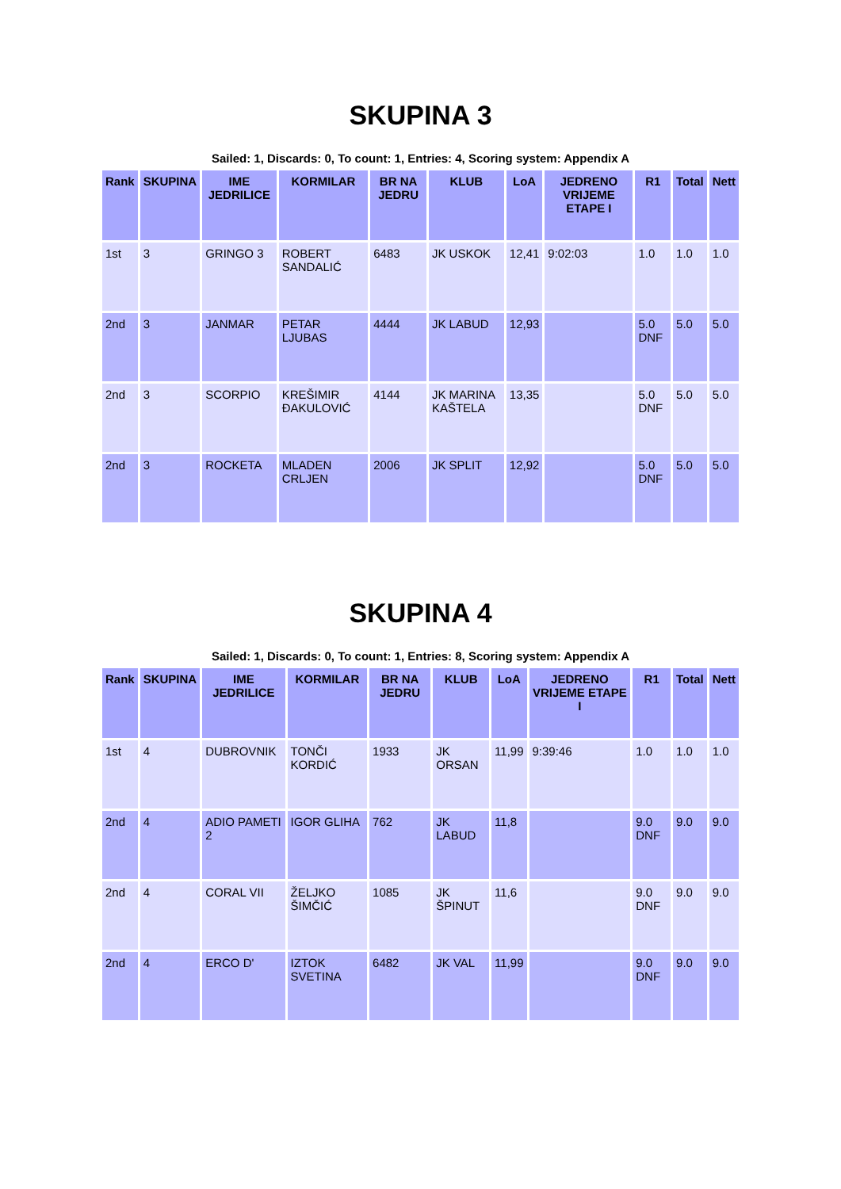SKUPINA 3
Sailed: 1, Discards: 0, To count: 1, Entries: 4, Scoring system: Appendix A
| Rank | SKUPINA | IME JEDRILICE | KORMILAR | BR NA JEDRU | KLUB | LoA | JEDRENO VRIJEME ETAPE I | R1 | Total | Nett |
| --- | --- | --- | --- | --- | --- | --- | --- | --- | --- | --- |
| 1st | 3 | GRINGO 3 | ROBERT SANDALIĆ | 6483 | JK USKOK | 12,41 | 9:02:03 | 1.0 | 1.0 | 1.0 |
| 2nd | 3 | JANMAR | PETAR LJUBAS | 4444 | JK LABUD | 12,93 | | 5.0 DNF | 5.0 | 5.0 |
| 2nd | 3 | SCORPIO | KREŠIMIR ĐAKULOVIĆ | 4144 | JK MARINA KAŠTELA | 13,35 | | 5.0 DNF | 5.0 | 5.0 |
| 2nd | 3 | ROCKETA | MLADEN CRLJEN | 2006 | JK SPLIT | 12,92 | | 5.0 DNF | 5.0 | 5.0 |
SKUPINA 4
Sailed: 1, Discards: 0, To count: 1, Entries: 8, Scoring system: Appendix A
| Rank | SKUPINA | IME JEDRILICE | KORMILAR | BR NA JEDRU | KLUB | LoA | JEDRENO VRIJEME ETAPE I | R1 | Total | Nett |
| --- | --- | --- | --- | --- | --- | --- | --- | --- | --- | --- |
| 1st | 4 | DUBROVNIK | TONČI KORDIĆ | 1933 | JK ORSAN | 11,99 | 9:39:46 | 1.0 | 1.0 | 1.0 |
| 2nd | 4 | ADIO PAMETI 2 | IGOR GLIHA | 762 | JK LABUD | 11,8 | | 9.0 DNF | 9.0 | 9.0 |
| 2nd | 4 | CORAL VII | ŽELJKO ŠIMČIĆ | 1085 | JK ŠPINUT | 11,6 | | 9.0 DNF | 9.0 | 9.0 |
| 2nd | 4 | ERCO D' | IZTOK SVETINA | 6482 | JK VAL | 11,99 | | 9.0 DNF | 9.0 | 9.0 |